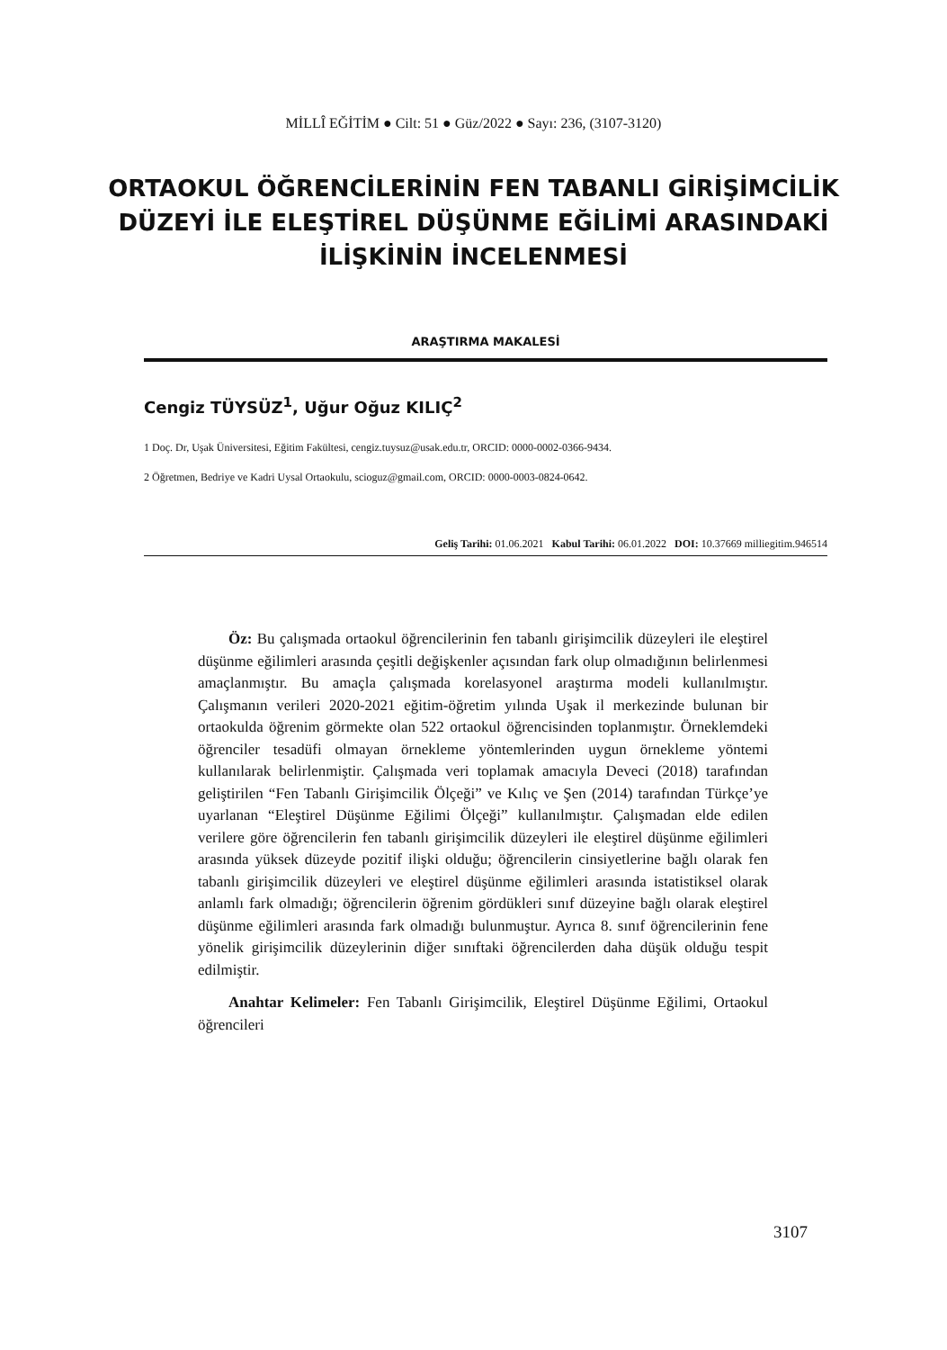MİLLÎ EĞİTİM ● Cilt: 51 ● Güz/2022 ● Sayı: 236, (3107-3120)
ORTAOKUL ÖĞRENCİLERİNİN FEN TABANLI GİRİŞİMCİLİK DÜZEYİ İLE ELEŞTİREL DÜŞÜNME EĞİLİMİ ARASINDAKİ İLİŞKİNİN İNCELENMESİ
ARAŞTIRMA MAKALESİ
Cengiz TÜYSÜZ<sup>1</sup>, Uğur Oğuz KILIÇ<sup>2</sup>
1 Doç. Dr, Uşak Üniversitesi, Eğitim Fakültesi, cengiz.tuysuz@usak.edu.tr, ORCID: 0000-0002-0366-9434.
2 Öğretmen, Bedriye ve Kadri Uysal Ortaokulu, scioguz@gmail.com, ORCID: 0000-0003-0824-0642.
Geliş Tarihi: 01.06.2021 Kabul Tarihi: 06.01.2022 DOI: 10.37669 milliegitim.946514
Öz: Bu çalışmada ortaokul öğrencilerinin fen tabanlı girişimcilik düzeyleri ile eleştirel düşünme eğilimleri arasında çeşitli değişkenler açısından fark olup olmadığının belirlenmesi amaçlanmıştır. Bu amaçla çalışmada korelasyonel araştırma modeli kullanılmıştır. Çalışmanın verileri 2020-2021 eğitim-öğretim yılında Uşak il merkezinde bulunan bir ortaokulda öğrenim görmekte olan 522 ortaokul öğrencisinden toplanmıştır. Örneklemdeki öğrenciler tesadüfi olmayan örnekleme yöntemlerinden uygun örnekleme yöntemi kullanılarak belirlenmiştir. Çalışmada veri toplamak amacıyla Deveci (2018) tarafından geliştirilen “Fen Tabanlı Girişimcilik Ölçeği” ve Kılıç ve Şen (2014) tarafından Türkçe’ye uyarlanan “Eleştirel Düşünme Eğilimi Ölçeği” kullanılmıştır. Çalışmadan elde edilen verilere göre öğrencilerin fen tabanlı girişimcilik düzeyleri ile eleştirel düşünme eğilimleri arasında yüksek düzeyde pozitif ilişki olduğu; öğrencilerin cinsiyetlerine bağlı olarak fen tabanlı girişimcilik düzeyleri ve eleştirel düşünme eğilimleri arasında istatistiksel olarak anlamlı fark olmadığı; öğrencilerin öğrenim gördükleri sınıf düzeyine bağlı olarak eleştirel düşünme eğilimleri arasında fark olmadığı bulunmuştur. Ayrıca 8. sınıf öğrencilerinin fene yönelik girişimcilik düzeylerinin diğer sınıftaki öğrencilerden daha düşük olduğu tespit edilmiştir.
Anahtar Kelimeler: Fen Tabanlı Girişimcilik, Eleştirel Düşünme Eğilimi, Ortaokul öğrencileri
3107